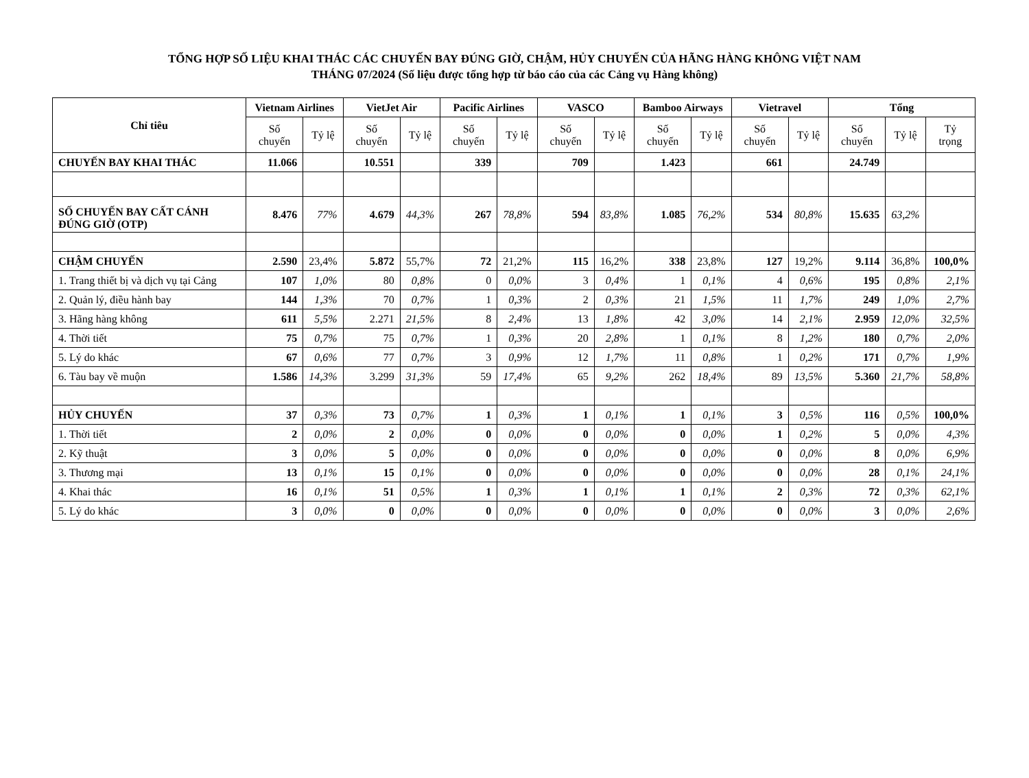TỔNG HỢP SỐ LIỆU KHAI THÁC CÁC CHUYẾN BAY ĐÚNG GIỜ, CHẬM, HỦY CHUYẾN CỦA HÃNG HÀNG KHÔNG VIỆT NAM
THÁNG 07/2024 (Số liệu được tổng hợp từ báo cáo của các Cảng vụ Hàng không)
| Chỉ tiêu | Vietnam Airlines | | VietJet Air | | Pacific Airlines | | VASCO | | Bamboo Airways | | Vietravel | | Tổng | | |
| --- | --- | --- | --- | --- | --- | --- | --- | --- | --- | --- | --- | --- | --- | --- | --- |
| | Số chuyến | Tỷ lệ | Số chuyến | Tỷ lệ | Số chuyến | Tỷ lệ | Số chuyến | Tỷ lệ | Số chuyến | Tỷ lệ | Số chuyến | Tỷ lệ | Số chuyến | Tỷ lệ | Tỷ trọng |
| CHUYẾN BAY KHAI THÁC | 11.066 | | 10.551 | | 339 | | 709 | | 1.423 | | 661 | | 24.749 | | |
| SỐ CHUYẾN BAY CẤT CÁNH ĐÚNG GIỜ (OTP) | 8.476 | 77% | 4.679 | 44,3% | 267 | 78,8% | 594 | 83,8% | 1.085 | 76,2% | 534 | 80,8% | 15.635 | 63,2% | |
| CHẬM CHUYẾN | 2.590 | 23,4% | 5.872 | 55,7% | 72 | 21,2% | 115 | 16,2% | 338 | 23,8% | 127 | 19,2% | 9.114 | 36,8% | 100,0% |
| 1. Trang thiết bị và dịch vụ tại Cảng | 107 | 1,0% | 80 | 0,8% | 0 | 0,0% | 3 | 0,4% | 1 | 0,1% | 4 | 0,6% | 195 | 0,8% | 2,1% |
| 2. Quản lý, điều hành bay | 144 | 1,3% | 70 | 0,7% | 1 | 0,3% | 2 | 0,3% | 21 | 1,5% | 11 | 1,7% | 249 | 1,0% | 2,7% |
| 3. Hãng hàng không | 611 | 5,5% | 2.271 | 21,5% | 8 | 2,4% | 13 | 1,8% | 42 | 3,0% | 14 | 2,1% | 2.959 | 12,0% | 32,5% |
| 4. Thời tiết | 75 | 0,7% | 75 | 0,7% | 1 | 0,3% | 20 | 2,8% | 1 | 0,1% | 8 | 1,2% | 180 | 0,7% | 2,0% |
| 5. Lý do khác | 67 | 0,6% | 77 | 0,7% | 3 | 0,9% | 12 | 1,7% | 11 | 0,8% | 1 | 0,2% | 171 | 0,7% | 1,9% |
| 6. Tàu bay về muộn | 1.586 | 14,3% | 3.299 | 31,3% | 59 | 17,4% | 65 | 9,2% | 262 | 18,4% | 89 | 13,5% | 5.360 | 21,7% | 58,8% |
| HỦY CHUYẾN | 37 | 0,3% | 73 | 0,7% | 1 | 0,3% | 1 | 0,1% | 1 | 0,1% | 3 | 0,5% | 116 | 0,5% | 100,0% |
| 1. Thời tiết | 2 | 0,0% | 2 | 0,0% | 0 | 0,0% | 0 | 0,0% | 0 | 0,0% | 1 | 0,2% | 5 | 0,0% | 4,3% |
| 2. Kỹ thuật | 3 | 0,0% | 5 | 0,0% | 0 | 0,0% | 0 | 0,0% | 0 | 0,0% | 0 | 0,0% | 8 | 0,0% | 6,9% |
| 3. Thương mại | 13 | 0,1% | 15 | 0,1% | 0 | 0,0% | 0 | 0,0% | 0 | 0,0% | 0 | 0,0% | 28 | 0,1% | 24,1% |
| 4. Khai thác | 16 | 0,1% | 51 | 0,5% | 1 | 0,3% | 1 | 0,1% | 1 | 0,1% | 2 | 0,3% | 72 | 0,3% | 62,1% |
| 5. Lý do khác | 3 | 0,0% | 0 | 0,0% | 0 | 0,0% | 0 | 0,0% | 0 | 0,0% | 0 | 0,0% | 3 | 0,0% | 2,6% |